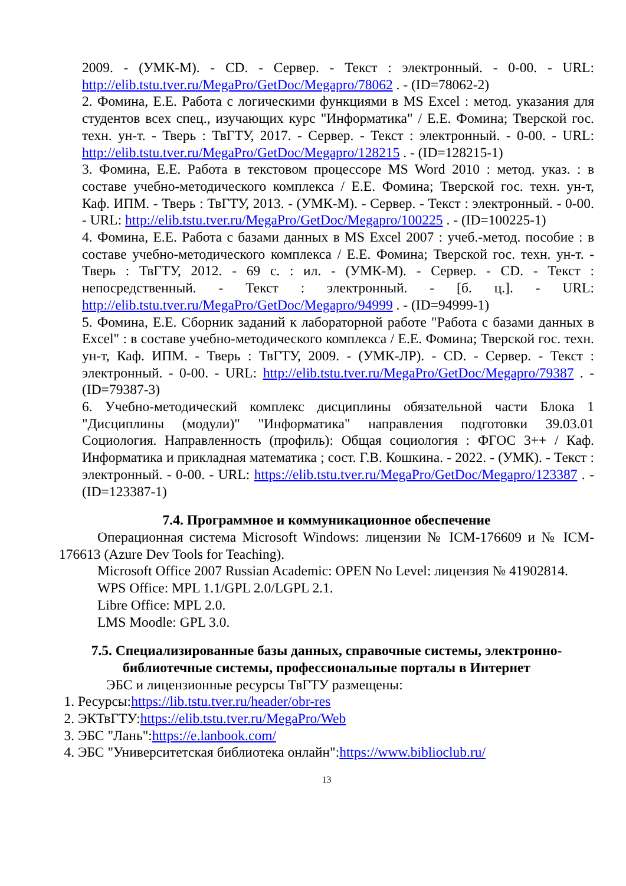2009. - (УМК-М). - CD. - Сервер. - Текст : электронный. - 0-00. - URL: http://elib.tstu.tver.ru/MegaPro/GetDoc/Megapro/78062 . - (ID=78062-2)
2. Фомина, Е.Е. Работа с логическими функциями в MS Excel : метод. указания для студентов всех спец., изучающих курс "Информатика" / Е.Е. Фомина; Тверской гос. техн. ун-т. - Тверь : ТвГТУ, 2017. - Сервер. - Текст : электронный. - 0-00. - URL: http://elib.tstu.tver.ru/MegaPro/GetDoc/Megapro/128215 . - (ID=128215-1)
3. Фомина, Е.Е. Работа в текстовом процессоре MS Word 2010 : метод. указ. : в составе учебно-методического комплекса / Е.Е. Фомина; Тверской гос. техн. ун-т, Каф. ИПМ. - Тверь : ТвГТУ, 2013. - (УМК-М). - Сервер. - Текст : электронный. - 0-00. - URL: http://elib.tstu.tver.ru/MegaPro/GetDoc/Megapro/100225 . - (ID=100225-1)
4. Фомина, Е.Е. Работа с базами данных в MS Excel 2007 : учеб.-метод. пособие : в составе учебно-методического комплекса / Е.Е. Фомина; Тверской гос. техн. ун-т. - Тверь : ТвГТУ, 2012. - 69 с. : ил. - (УМК-М). - Сервер. - CD. - Текст : непосредственный. - Текст : электронный. - [б. ц.]. - URL: http://elib.tstu.tver.ru/MegaPro/GetDoc/Megapro/94999 . - (ID=94999-1)
5. Фомина, Е.Е. Сборник заданий к лабораторной работе "Работа с базами данных в Excel" : в составе учебно-методического комплекса / Е.Е. Фомина; Тверской гос. техн. ун-т, Каф. ИПМ. - Тверь : ТвГТУ, 2009. - (УМК-ЛР). - CD. - Сервер. - Текст : электронный. - 0-00. - URL: http://elib.tstu.tver.ru/MegaPro/GetDoc/Megapro/79387 . - (ID=79387-3)
6. Учебно-методический комплекс дисциплины обязательной части Блока 1 "Дисциплины (модули)" "Информатика" направления подготовки 39.03.01 Социология. Направленность (профиль): Общая социология : ФГОС 3++ / Каф. Информатика и прикладная математика ; сост. Г.В. Кошкина. - 2022. - (УМК). - Текст : электронный. - 0-00. - URL: https://elib.tstu.tver.ru/MegaPro/GetDoc/Megapro/123387 . - (ID=123387-1)
7.4. Программное и коммуникационное обеспечение
Операционная система Microsoft Windows: лицензии № ICM-176609 и № ICM-176613 (Azure Dev Tools for Teaching).
Microsoft Office 2007 Russian Academic: OPEN No Level: лицензия № 41902814.
WPS Office: MPL 1.1/GPL 2.0/LGPL 2.1.
Libre Office: MPL 2.0.
LMS Moodle: GPL 3.0.
7.5. Специализированные базы данных, справочные системы, электронно-библиотечные системы, профессиональные порталы в Интернет
ЭБС и лицензионные ресурсы ТвГТУ размещены:
1. Ресурсы:https://lib.tstu.tver.ru/header/obr-res
2. ЭКТвГТУ:https://elib.tstu.tver.ru/MegaPro/Web
3. ЭБС "Лань":https://e.lanbook.com/
4. ЭБС "Университетская библиотека онлайн":https://www.biblioclub.ru/
13